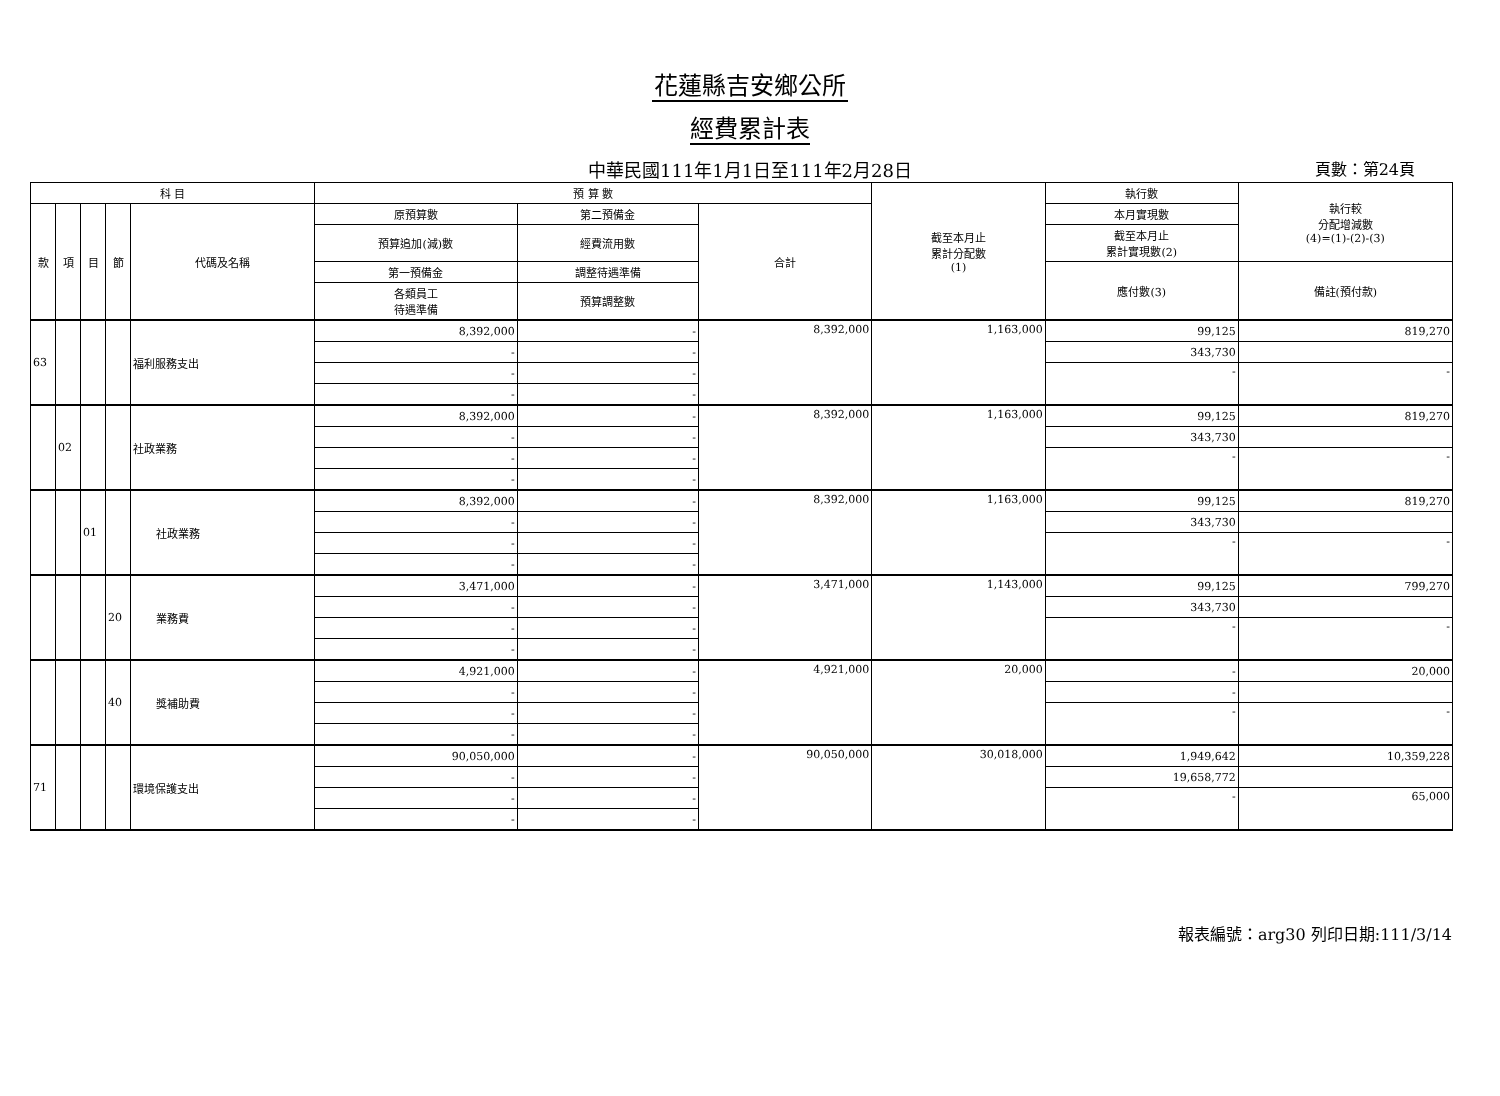花蓮縣吉安鄉公所
經費累計表
中華民國111年1月1日至111年2月28日 頁數：第24頁
| 科 目 | | | | | 預 算 數 | | | 截至本月止 累計分配數 (1) | 執行數 | 執行較 分配增減數 (4)=(1)-(2)-(3) |
| --- | --- | --- | --- | --- | --- | --- | --- | --- | --- | --- |
| 款 | 項 | 目 | 節 | 代碼及名稱 | 原預算數 | 第二預備金 | 合計 | | 本月實現數 | |
| | | | | | 預算追加(減)數 | 經費流用數 | | | 截至本月止 累計實現數(2) | |
| | | | | | 第一預備金 | 調整待遇準備 | | | 應付數(3) | 備註(預付款) |
| | | | | | 各類員工 待遇準備 | 預算調整數 | | | | |
| 63 | | | | 福利服務支出 | 8,392,000 | - | 8,392,000 | 1,163,000 | 99,125 | 819,270 |
| | | | | | - | - | | | 343,730 | |
| | | | | | - | - | | | - | - |
| | | | | | - | - | | | | |
| | 02 | | | 社政業務 | 8,392,000 | - | 8,392,000 | 1,163,000 | 99,125 | 819,270 |
| | | | | | - | - | | | 343,730 | |
| | | | | | - | - | | | - | - |
| | | | | | - | - | | | | |
| | | 01 | | 社政業務 | 8,392,000 | - | 8,392,000 | 1,163,000 | 99,125 | 819,270 |
| | | | | | - | - | | | 343,730 | |
| | | | | | - | - | | | - | - |
| | | | | | - | - | | | | |
| | | | 20 | 業務費 | 3,471,000 | - | 3,471,000 | 1,143,000 | 99,125 | 799,270 |
| | | | | | - | - | | | 343,730 | |
| | | | | | - | - | | | - | - |
| | | | | | - | - | | | | |
| | | | 40 | 獎補助費 | 4,921,000 | - | 4,921,000 | 20,000 | - | 20,000 |
| | | | | | - | - | | | - | |
| | | | | | - | - | | | - | - |
| | | | | | - | - | | | | |
| 71 | | | | 環境保護支出 | 90,050,000 | - | 90,050,000 | 30,018,000 | 1,949,642 | 10,359,228 |
| | | | | | - | - | | | 19,658,772 | |
| | | | | | - | - | | | - | 65,000 |
| | | | | | - | - | | | | |
報表編號：arg30 列印日期:111/3/14